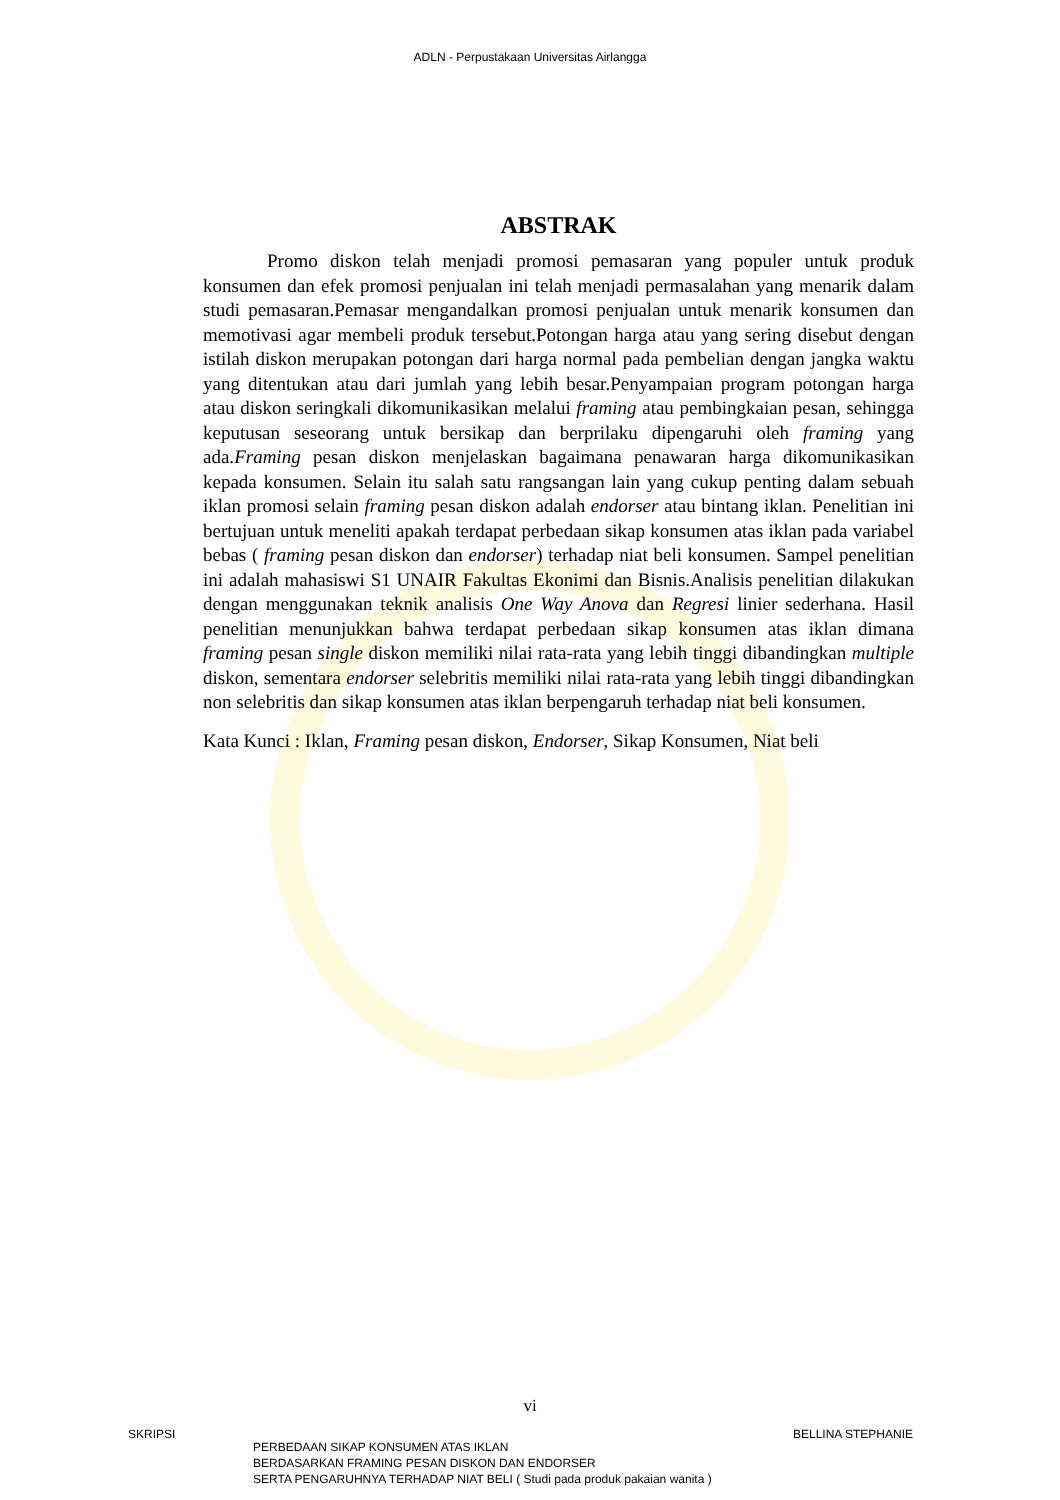ADLN - Perpustakaan Universitas Airlangga
ABSTRAK
Promo diskon telah menjadi promosi pemasaran yang populer untuk produk konsumen dan efek promosi penjualan ini telah menjadi permasalahan yang menarik dalam studi pemasaran.Pemasar mengandalkan promosi penjualan untuk menarik konsumen dan memotivasi agar membeli produk tersebut.Potongan harga atau yang sering disebut dengan istilah diskon merupakan potongan dari harga normal pada pembelian dengan jangka waktu yang ditentukan atau dari jumlah yang lebih besar.Penyampaian program potongan harga atau diskon seringkali dikomunikasikan melalui framing atau pembingkaian pesan, sehingga keputusan seseorang untuk bersikap dan berprilaku dipengaruhi oleh framing yang ada.Framing pesan diskon menjelaskan bagaimana penawaran harga dikomunikasikan kepada konsumen. Selain itu salah satu rangsangan lain yang cukup penting dalam sebuah iklan promosi selain framing pesan diskon adalah endorser atau bintang iklan. Penelitian ini bertujuan untuk meneliti apakah terdapat perbedaan sikap konsumen atas iklan pada variabel bebas ( framing pesan diskon dan endorser) terhadap niat beli konsumen. Sampel penelitian ini adalah mahasiswi S1 UNAIR Fakultas Ekonimi dan Bisnis.Analisis penelitian dilakukan dengan menggunakan teknik analisis One Way Anova dan Regresi linier sederhana. Hasil penelitian menunjukkan bahwa terdapat perbedaan sikap konsumen atas iklan dimana framing pesan single diskon memiliki nilai rata-rata yang lebih tinggi dibandingkan multiple diskon, sementara endorser selebritis memiliki nilai rata-rata yang lebih tinggi dibandingkan non selebritis dan sikap konsumen atas iklan berpengaruh terhadap niat beli konsumen.
Kata Kunci : Iklan, Framing pesan diskon, Endorser, Sikap Konsumen, Niat beli
vi
SKRIPSI
PERBEDAAN SIKAP KONSUMEN ATAS IKLAN
BERDASARKAN FRAMING PESAN DISKON DAN ENDORSER
SERTA PENGARUHNYA TERHADAP NIAT BELI ( Studi pada produk pakaian wanita )
BELLINA STEPHANIE